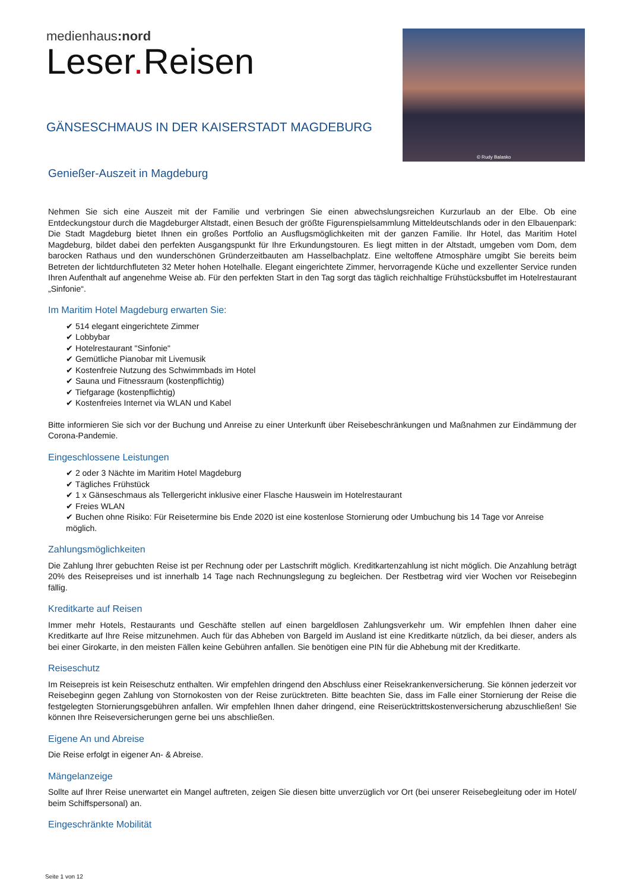medienhaus:nord
Leser. Reisen
© Rudy Balasko
GÄNSESCHMAUS IN DER KAISERSTADT MAGDEBURG
Genießer-Auszeit in Magdeburg
Nehmen Sie sich eine Auszeit mit der Familie und verbringen Sie einen abwechslungsreichen Kurzurlaub an der Elbe. Ob eine Entdeckungstour durch die Magdeburger Altstadt, einen Besuch der größte Figurenspielsammlung Mitteldeutschlands oder in den Elbauenpark: Die Stadt Magdeburg bietet Ihnen ein großes Portfolio an Ausflugsmöglichkeiten mit der ganzen Familie. Ihr Hotel, das Maritim Hotel Magdeburg, bildet dabei den perfekten Ausgangspunkt für Ihre Erkundungstouren. Es liegt mitten in der Altstadt, umgeben vom Dom, dem barocken Rathaus und den wunderschönen Gründerzeitbauten am Hasselbachplatz. Eine weltoffene Atmosphäre umgibt Sie bereits beim Betreten der lichtdurchfluteten 32 Meter hohen Hotelhalle. Elegant eingerichtete Zimmer, hervorragende Küche und exzellenter Service runden Ihren Aufenthalt auf angenehme Weise ab. Für den perfekten Start in den Tag sorgt das täglich reichhaltige Frühstücksbuffet im Hotelrestaurant „Sinfonie“.
Im Maritim Hotel Magdeburg erwarten Sie:
✔ 514 elegant eingerichtete Zimmer
✔ Lobbybar
✔ Hotelrestaurant "Sinfonie"
✔ Gemütliche Pianobar mit Livemusik
✔ Kostenfreie Nutzung des Schwimmbads im Hotel
✔ Sauna und Fitnessraum (kostenpflichtig)
✔ Tiefgarage (kostenpflichtig)
✔ Kostenfreies Internet via WLAN und Kabel
Bitte informieren Sie sich vor der Buchung und Anreise zu einer Unterkunft über Reisebeschränkungen und Maßnahmen zur Eindämmung der Corona-Pandemie.
Eingeschlossene Leistungen
✔ 2 oder 3 Nächte im Maritim Hotel Magdeburg
✔ Tägliches Frühstück
✔ 1 x Gänseschmaus als Tellergericht inklusive einer Flasche Hauswein im Hotelrestaurant
✔ Freies WLAN
✔ Buchen ohne Risiko: Für Reisetermine bis Ende 2020 ist eine kostenlose Stornierung oder Umbuchung bis 14 Tage vor Anreise möglich.
Zahlungsmöglichkeiten
Die Zahlung Ihrer gebuchten Reise ist per Rechnung oder per Lastschrift möglich. Kreditkartenzahlung ist nicht möglich. Die Anzahlung beträgt 20% des Reisepreises und ist innerhalb 14 Tage nach Rechnungslegung zu begleichen. Der Restbetrag wird vier Wochen vor Reisebeginn fällig.
Kreditkarte auf Reisen
Immer mehr Hotels, Restaurants und Geschäfte stellen auf einen bargeldlosen Zahlungsverkehr um. Wir empfehlen Ihnen daher eine Kreditkarte auf Ihre Reise mitzunehmen. Auch für das Abheben von Bargeld im Ausland ist eine Kreditkarte nützlich, da bei dieser, anders als bei einer Girokarte, in den meisten Fällen keine Gebühren anfallen. Sie benötigen eine PIN für die Abhebung mit der Kreditkarte.
Reiseschutz
Im Reisepreis ist kein Reiseschutz enthalten. Wir empfehlen dringend den Abschluss einer Reisekrankenversicherung. Sie können jederzeit vor Reisebeginn gegen Zahlung von Stornokosten von der Reise zurücktreten. Bitte beachten Sie, dass im Falle einer Stornierung der Reise die festgelegten Stornierungsgebühren anfallen. Wir empfehlen Ihnen daher dringend, eine Reiserücktrittskostenversicherung abzuschließen! Sie können Ihre Reiseversicherungen gerne bei uns abschließen.
Eigene An und Abreise
Die Reise erfolgt in eigener An- & Abreise.
Mängelanzeige
Sollte auf Ihrer Reise unerwartet ein Mangel auftreten, zeigen Sie diesen bitte unverzüglich vor Ort (bei unserer Reisebegleitung oder im Hotel/ beim Schiffspersonal) an.
Eingeschränkte Mobilität
Seite 1 von 12